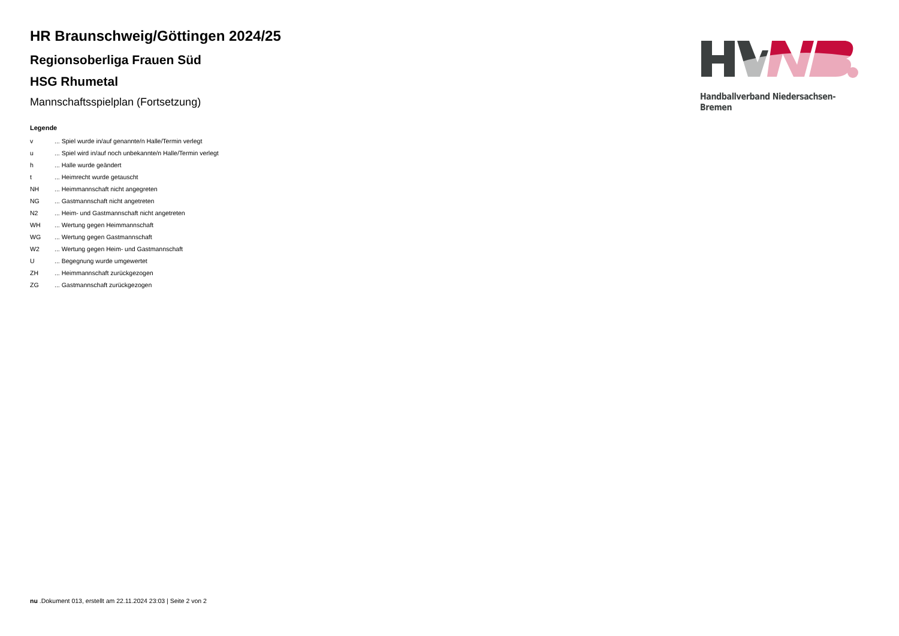HR Braunschweig/Göttingen 2024/25
Regionsoberliga Frauen Süd
HSG Rhumetal
Mannschaftsspielplan (Fortsetzung)
Legende
| v | ... Spiel wurde in/auf genannte/n Halle/Termin verlegt |
| u | ... Spiel wird in/auf noch unbekannte/n Halle/Termin verlegt |
| h | ... Halle wurde geändert |
| t | ... Heimrecht wurde getauscht |
| NH | ... Heimmannschaft nicht angegreten |
| NG | ... Gastmannschaft nicht angetreten |
| N2 | ... Heim- und Gastmannschaft nicht angetreten |
| WH | ... Wertung gegen Heimmannschaft |
| WG | ... Wertung gegen Gastmannschaft |
| W2 | ... Wertung gegen Heim- und Gastmannschaft |
| U | ... Begegnung wurde umgewertet |
| ZH | ... Heimmannschaft zurückgezogen |
| ZG | ... Gastmannschaft zurückgezogen |
Handballverband Niedersachsen-Bremen
nu .Dokument 013, erstellt am 22.11.2024 23:03 | Seite 2 von 2